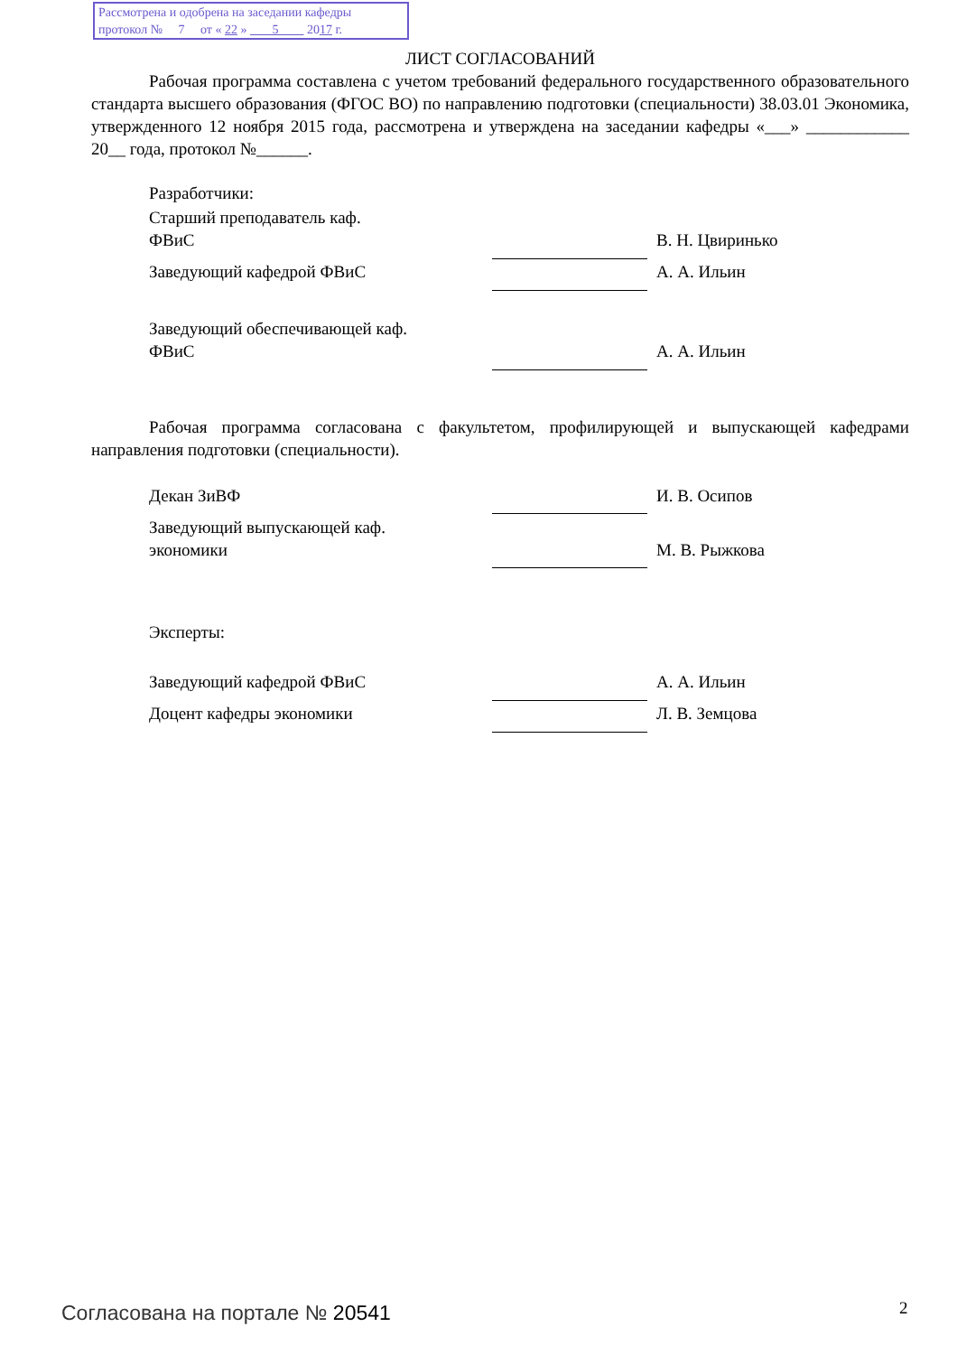Рассмотрена и одобрена на заседании кафедры
протокол № 7 от « 22 » 5 2017 г.
ЛИСТ СОГЛАСОВАНИЙ
Рабочая программа составлена с учетом требований федерального государственного образовательного стандарта высшего образования (ФГОС ВО) по направлению подготовки (специальности) 38.03.01 Экономика, утвержденного 12 ноября 2015 года, рассмотрена и утверждена на заседании кафедры «___» ____________ 20__ года, протокол №______.
Разработчики:
| Старший преподаватель каф. ФВиС | | В. Н. Цвиринько |
| Заведующий кафедрой ФВиС | | А. А. Ильин |
| Заведующий обеспечивающей каф. ФВиС | | А. А. Ильин |
Рабочая программа согласована с факультетом, профилирующей и выпускающей кафедрами направления подготовки (специальности).
| Декан ЗиВФ | | И. В. Осипов |
| Заведующий выпускающей каф. экономики | | М. В. Рыжкова |
Эксперты:
| Заведующий кафедрой ФВиС | | А. А. Ильин |
| Доцент кафедры экономики | | Л. В. Земцова |
Согласована на портале № 20541 2